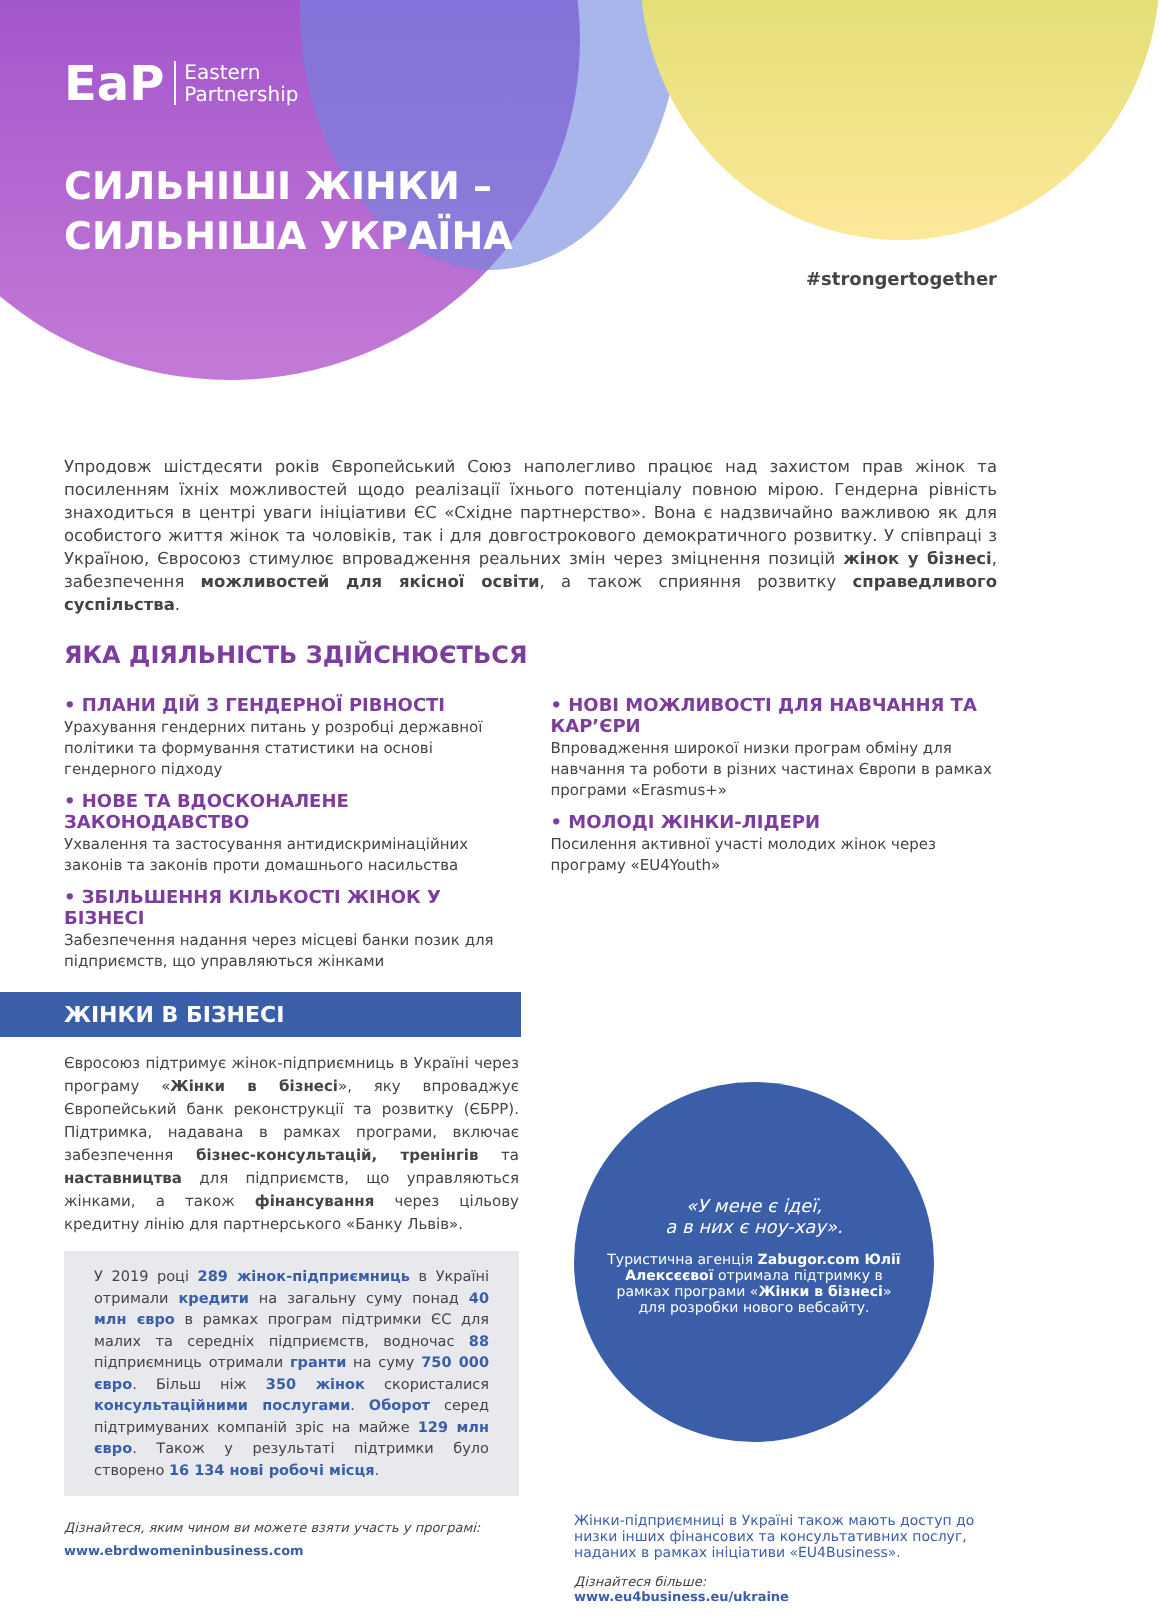EaP Eastern
Partnership
СИЛЬНІШІ ЖІНКИ –
СИЛЬНІША УКРАЇНА
#strongertogether
Упродовж шістдесяти років Європейський Союз наполегливо працює над захистом прав жінок та посиленням їхніх можливостей щодо реалізації їхнього потенціалу повною мірою. Гендерна рівність знаходиться в центрі уваги ініціативи ЄС «Східне партнерство». Вона є надзвичайно важливою як для особистого життя жінок та чоловіків, так і для довгострокового демократичного розвитку. У співпраці з Україною, Євросоюз стимулює впровадження реальних змін через зміцнення позицій жінок у бізнесі, забезпечення можливостей для якісної освіти, а також сприяння розвитку справедливого суспільства.
ЯКА ДІЯЛЬНІСТЬ ЗДІЙСНЮЄТЬСЯ
• ПЛАНИ ДІЙ З ГЕНДЕРНОЇ РІВНОСТІ
Урахування гендерних питань у розробці державної політики та формування статистики на основі гендерного підходу
• НОВЕ ТА ВДОСКОНАЛЕНЕ ЗАКОНОДАВСТВО
Ухвалення та застосування антидискримінаційних законів та законів проти домашнього насильства
• ЗБІЛЬШЕННЯ КІЛЬКОСТІ ЖІНОК У БІЗНЕСІ
Забезпечення надання через місцеві банки позик для підприємств, що управляються жінками
• НОВІ МОЖЛИВОСТІ ДЛЯ НАВЧАННЯ ТА КАР’ЄРИ
Впровадження широкої низки програм обміну для навчання та роботи в різних частинах Європи в рамках програми «Erasmus+»
• МОЛОДІ ЖІНКИ-ЛІДЕРИ
Посилення активної участі молодих жінок через програму «EU4Youth»
ЖІНКИ В БІЗНЕСІ
Євросоюз підтримує жінок-підприємниць в Україні через програму «Жінки в бізнесі», яку впроваджує Європейський банк реконструкції та розвитку (ЄБРР). Підтримка, надавана в рамках програми, включає забезпечення бізнес-консультацій, тренінгів та наставництва для підприємств, що управляються жінками, а також фінансування через цільову кредитну лінію для партнерського «Банку Львів».
У 2019 році 289 жінок-підприємниць в Україні отримали кредити на загальну суму понад 40 млн євро в рамках програм підтримки ЄС для малих та середніх підприємств, водночас 88 підприємниць отримали гранти на суму 750 000 євро. Більш ніж 350 жінок скористалися консультаційними послугами. Оборот серед підтримуваних компаній зріс на майже 129 млн євро. Також у результаті підтримки було створено 16 134 нові робочі місця.
Дізнайтеся, яким чином ви можете взяти участь у програмі:
www.ebrdwomeninbusiness.com
«У мене є ідеї,
а в них є ноу-хау».
Туристична агенція Zabugor.com Юлії Алексєєвої отримала підтримку в рамках програми «Жінки в бізнесі» для розробки нового вебсайту.
Жінки-підприємниці в Україні також мають доступ до низки інших фінансових та консультативних послуг, наданих в рамках ініціативи «EU4Business».
Дізнайтеся більше:
www.eu4business.eu/ukraine